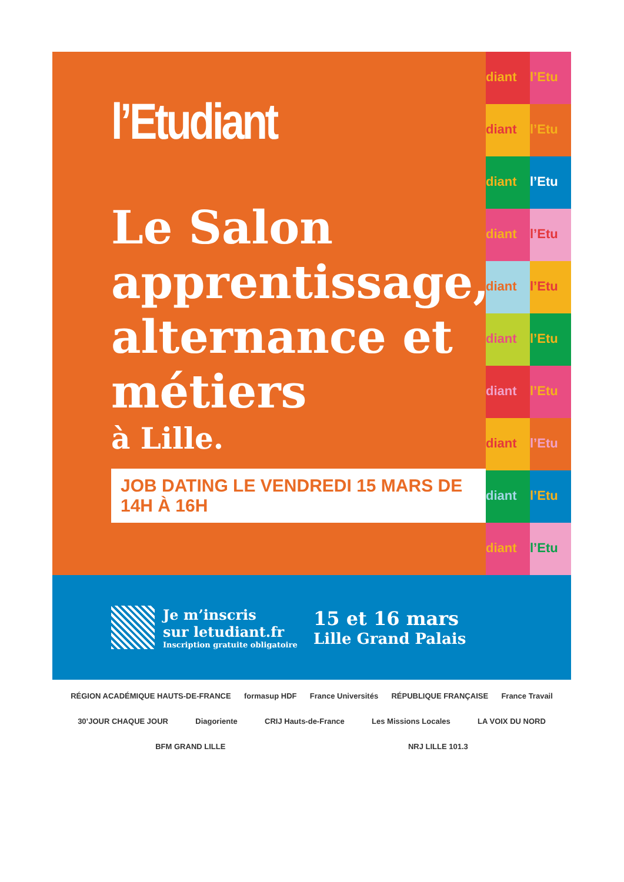l’Etudiant
Le Salon apprentissage, alternance et métiers
à Lille.
JOB DATING LE VENDREDI 15 MARS DE 14H À 16H
diant
l’Etu
diant
l’Etu
diant
l’Etu
diant
l’Etu
diant
l’Etu
diant
l’Etu
diant
l’Etu
diant
l’Etu
diant
l’Etu
diant
l’Etu
Je m’inscris
sur letudiant.fr
Inscription gratuite obligatoire
15 et 16 mars
Lille Grand Palais
RÉGION ACADÉMIQUE HAUTS-DE-FRANCE formasup HDF France Universités RÉPUBLIQUE FRANÇAISE France Travail 30’JOUR CHAQUE JOUR Diagoriente CRIJ Hauts-de-France Les Missions Locales LA VOIX DU NORD BFM GRAND LILLE NRJ LILLE 101.3